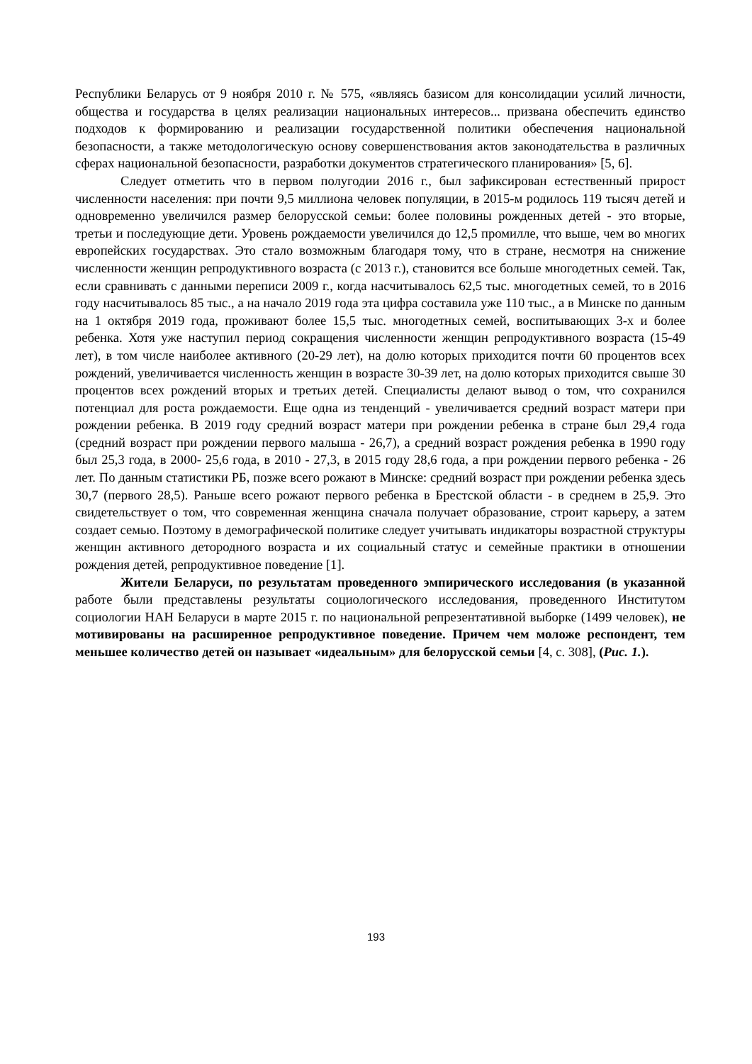Республики Беларусь от 9 ноября 2010 г. № 575, «являясь базисом для консолидации усилий личности, общества и государства в целях реализации национальных интересов... призвана обеспечить единство подходов к формированию и реализации государственной политики обеспечения национальной безопасности, а также методологическую основу совершенствования актов законодательства в различных сферах национальной безопасности, разработки документов стратегического планирования» [5, 6].
Следует отметить что в первом полугодии 2016 г., был зафиксирован естественный прирост численности населения: при почти 9,5 миллиона человек популяции, в 2015-м родилось 119 тысяч детей и одновременно увеличился размер белорусской семьи: более половины рожденных детей - это вторые, третьи и последующие дети. Уровень рождаемости увеличился до 12,5 промилле, что выше, чем во многих европейских государствах. Это стало возможным благодаря тому, что в стране, несмотря на снижение численности женщин репродуктивного возраста (с 2013 г.), становится все больше многодетных семей. Так, если сравнивать с данными переписи 2009 г., когда насчитывалось 62,5 тыс. многодетных семей, то в 2016 году насчитывалось 85 тыс., а на начало 2019 года эта цифра составила уже 110 тыс., а в Минске по данным на 1 октября 2019 года, проживают более 15,5 тыс. многодетных семей, воспитывающих 3-х и более ребенка. Хотя уже наступил период сокращения численности женщин репродуктивного возраста (15-49 лет), в том числе наиболее активного (20-29 лет), на долю которых приходится почти 60 процентов всех рождений, увеличивается численность женщин в возрасте 30-39 лет, на долю которых приходится свыше 30 процентов всех рождений вторых и третьих детей. Специалисты делают вывод о том, что сохранился потенциал для роста рождаемости. Еще одна из тенденций - увеличивается средний возраст матери при рождении ребенка. В 2019 году средний возраст матери при рождении ребенка в стране был 29,4 года (средний возраст при рождении первого малыша - 26,7), а средний возраст рождения ребенка в 1990 году был 25,3 года, в 2000- 25,6 года, в 2010 - 27,3, в 2015 году 28,6 года, а при рождении первого ребенка - 26 лет. По данным статистики РБ, позже всего рожают в Минске: средний возраст при рождении ребенка здесь 30,7 (первого 28,5). Раньше всего рожают первого ребенка в Брестской области - в среднем в 25,9. Это свидетельствует о том, что современная женщина сначала получает образование, строит карьеру, а затем создает семью. Поэтому в демографической политике следует учитывать индикаторы возрастной структуры женщин активного детородного возраста и их социальный статус и семейные практики в отношении рождения детей, репродуктивное поведение [1].
Жители Беларуси, по результатам проведенного эмпирического исследования (в указанной работе были представлены результаты социологического исследования, проведенного Институтом социологии НАН Беларуси в марте 2015 г. по национальной репрезентативной выборке (1499 человек), не мотивированы на расширенное репродуктивное поведение. Причем чем моложе респондент, тем меньшее количество детей он называет «идеальным» для белорусской семьи [4, с. 308], (Рис. 1.).
193